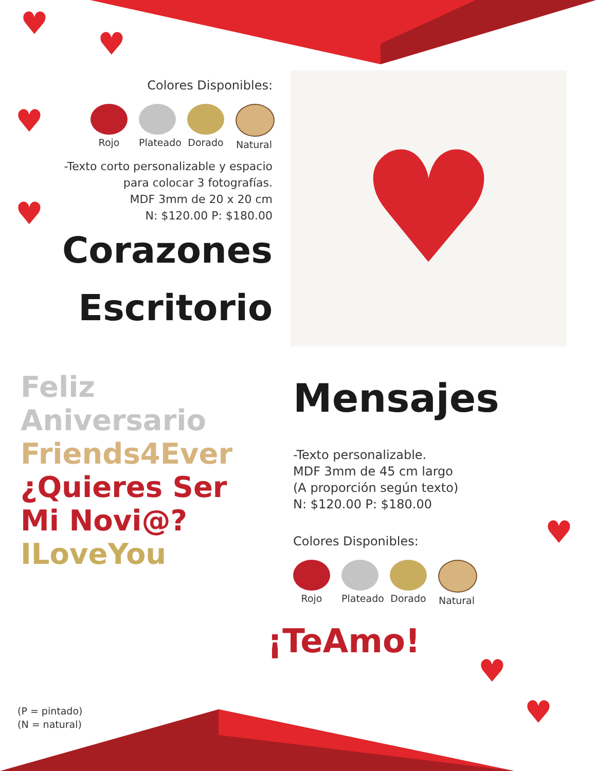♥
♥
♥
♥
♥
♥
♥
Colores Disponibles:
Rojo Plateado
Dorado Natural
-Texto corto personalizable y espacio
para colocar 3 fotografías.
MDF 3mm de 20 x 20 cm
N: $120.00 P: $180.00
Corazones
Escritorio
♥
Feliz Aniversario
Friends4Ever
¿Quieres Ser Mi Novi@?
ILoveYou
¡TeAmo!
Mensajes
-Texto personalizable.
MDF 3mm de 45 cm largo
(A proporción según texto)
N: $120.00 P: $180.00
Colores Disponibles:
Rojo Plateado
Dorado Natural
(P = pintado)
(N = natural)